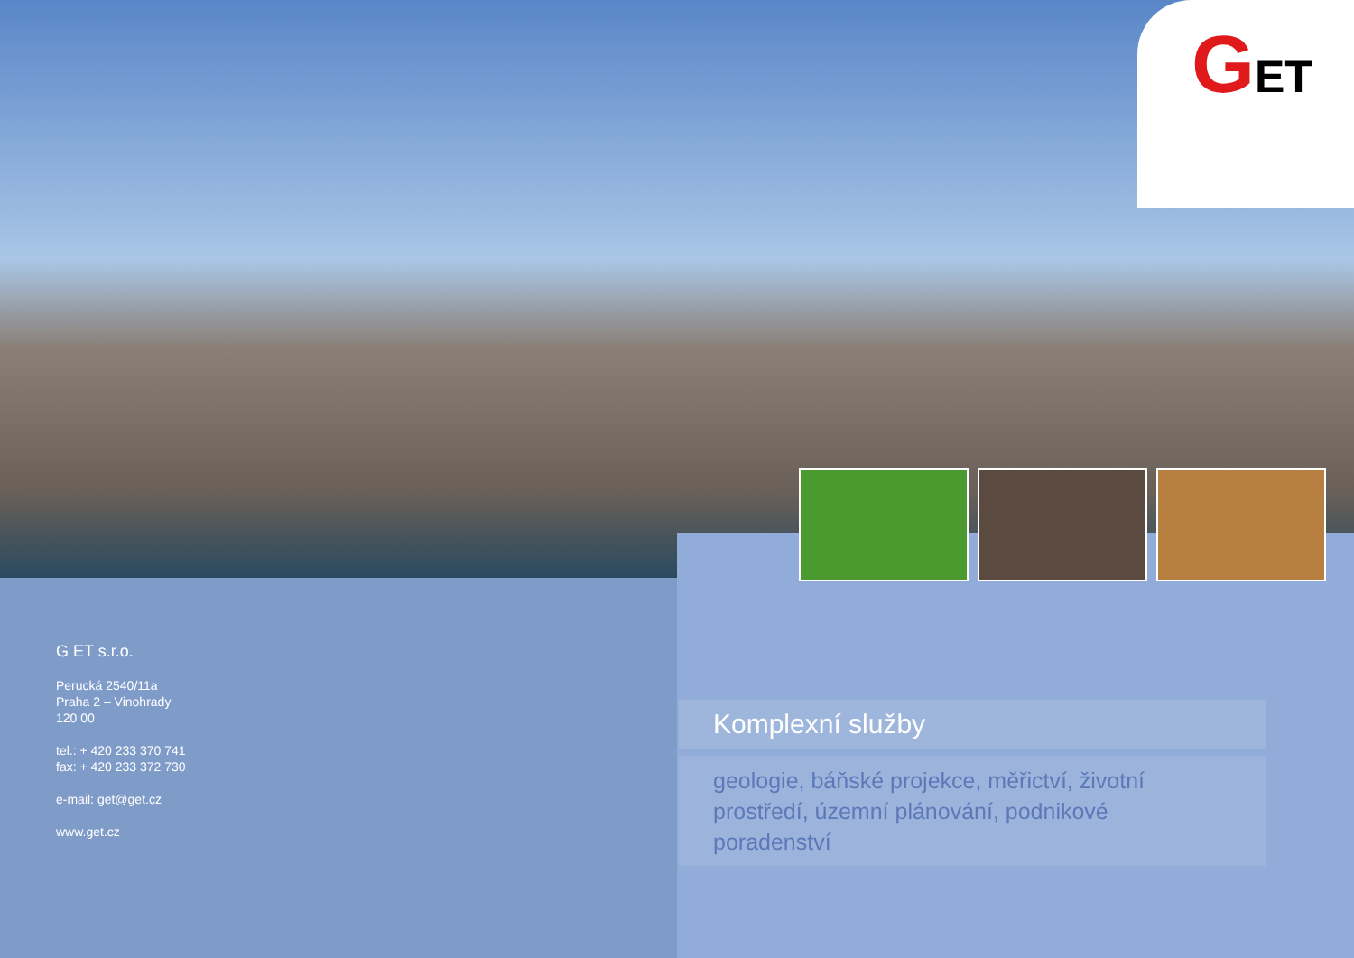GET
G ET s.r.o.
Perucká 2540/11a
Praha 2 – Vinohrady
120 00
tel.: + 420 233 370 741
fax: + 420 233 372 730
e-mail: get@get.cz
www.get.cz
Komplexní služby
geologie, báňské projekce, měřictví, životní prostředí, územní plánování, podnikové poradenství